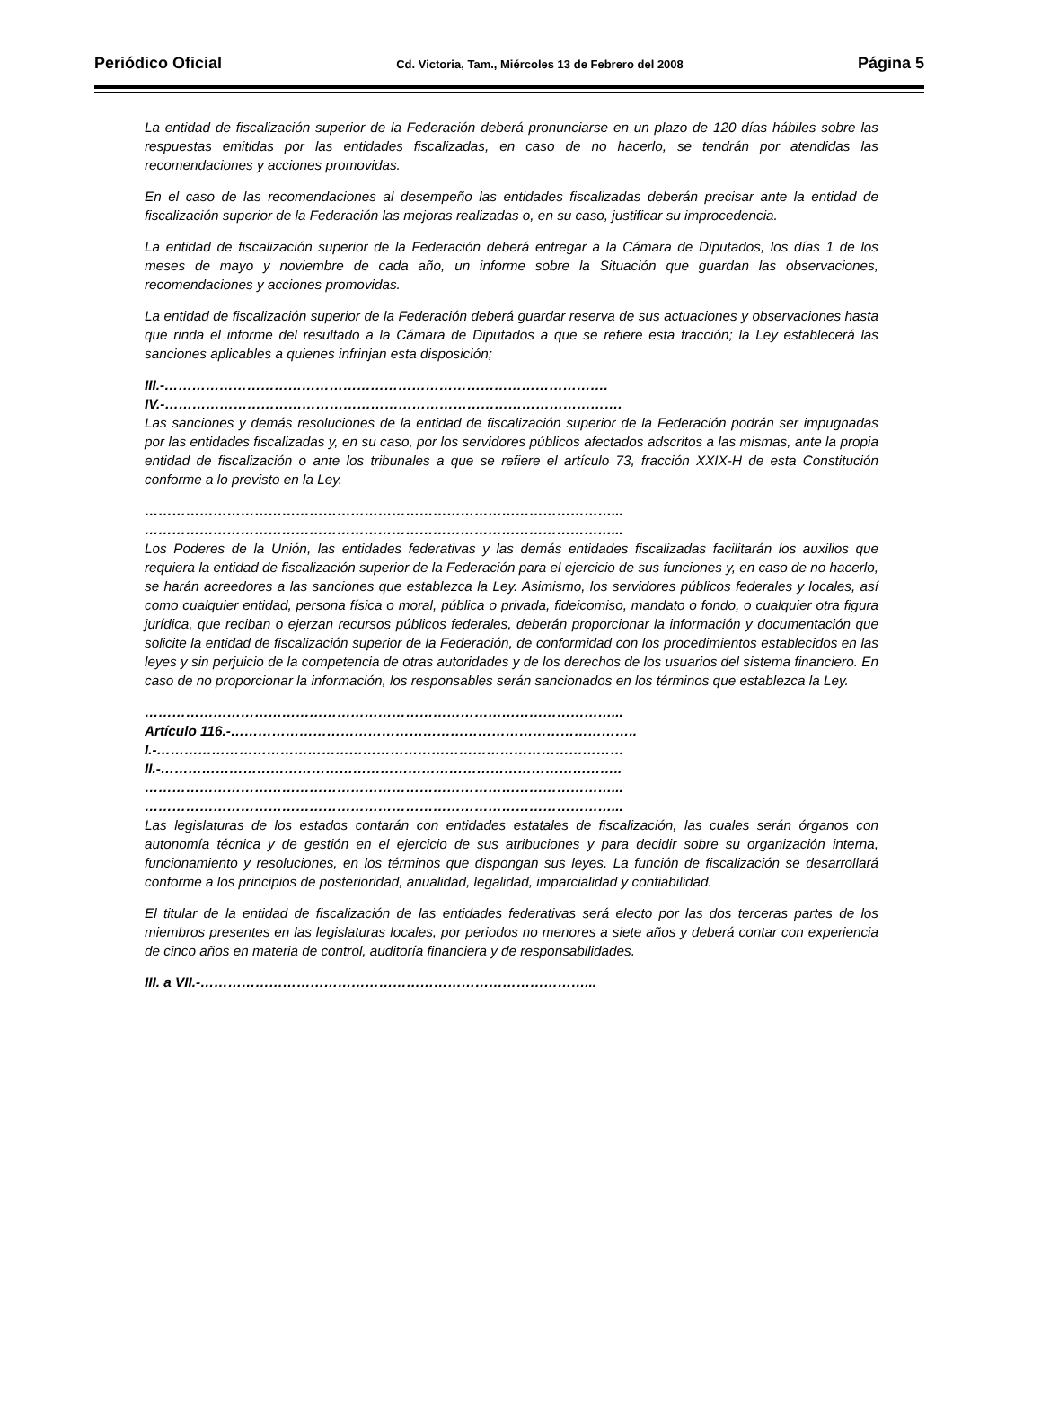Periódico Oficial Cd. Victoria, Tam., Miércoles 13 de Febrero del 2008 Página 5
La entidad de fiscalización superior de la Federación deberá pronunciarse en un plazo de 120 días hábiles sobre las respuestas emitidas por las entidades fiscalizadas, en caso de no hacerlo, se tendrán por atendidas las recomendaciones y acciones promovidas.
En el caso de las recomendaciones al desempeño las entidades fiscalizadas deberán precisar ante la entidad de fiscalización superior de la Federación las mejoras realizadas o, en su caso, justificar su improcedencia.
La entidad de fiscalización superior de la Federación deberá entregar a la Cámara de Diputados, los días 1 de los meses de mayo y noviembre de cada año, un informe sobre la Situación que guardan las observaciones, recomendaciones y acciones promovidas.
La entidad de fiscalización superior de la Federación deberá guardar reserva de sus actuaciones y observaciones hasta que rinda el informe del resultado a la Cámara de Diputados a que se refiere esta fracción; la Ley establecerá las sanciones aplicables a quienes infrinjan esta disposición;
III.-…………………………………………………………………………………….
IV.-……………………………………………………………………………………….
Las sanciones y demás resoluciones de la entidad de fiscalización superior de la Federación podrán ser impugnadas por las entidades fiscalizadas y, en su caso, por los servidores públicos afectados adscritos a las mismas, ante la propia entidad de fiscalización o ante los tribunales a que se refiere el artículo 73, fracción XXIX-H de esta Constitución conforme a lo previsto en la Ley.
…………………………………………………………………………………………...
…………………………………………………………………………………………...
Los Poderes de la Unión, las entidades federativas y las demás entidades fiscalizadas facilitarán los auxilios que requiera la entidad de fiscalización superior de la Federación para el ejercicio de sus funciones y, en caso de no hacerlo, se harán acreedores a las sanciones que establezca la Ley. Asimismo, los servidores públicos federales y locales, así como cualquier entidad, persona física o moral, pública o privada, fideicomiso, mandato o fondo, o cualquier otra figura jurídica, que reciban o ejerzan recursos públicos federales, deberán proporcionar la información y documentación que solicite la entidad de fiscalización superior de la Federación, de conformidad con los procedimientos establecidos en las leyes y sin perjuicio de la competencia de otras autoridades y de los derechos de los usuarios del sistema financiero. En caso de no proporcionar la información, los responsables serán sancionados en los términos que establezca la Ley.
…………………………………………………………………………………………...
Artículo 116.-……………………………………………………………………………..
I.-…………………………………………………………………………………………
II.-………………………………………………………………………………………..
…………………………………………………………………………………………...
…………………………………………………………………………………………...
Las legislaturas de los estados contarán con entidades estatales de fiscalización, las cuales serán órganos con autonomía técnica y de gestión en el ejercicio de sus atribuciones y para decidir sobre su organización interna, funcionamiento y resoluciones, en los términos que dispongan sus leyes. La función de fiscalización se desarrollará conforme a los principios de posterioridad, anualidad, legalidad, imparcialidad y confiabilidad.
El titular de la entidad de fiscalización de las entidades federativas será electo por las dos terceras partes de los miembros presentes en las legislaturas locales, por periodos no menores a siete años y deberá contar con experiencia de cinco años en materia de control, auditoría financiera y de responsabilidades.
III. a VII.-…………………………………………………………………………...